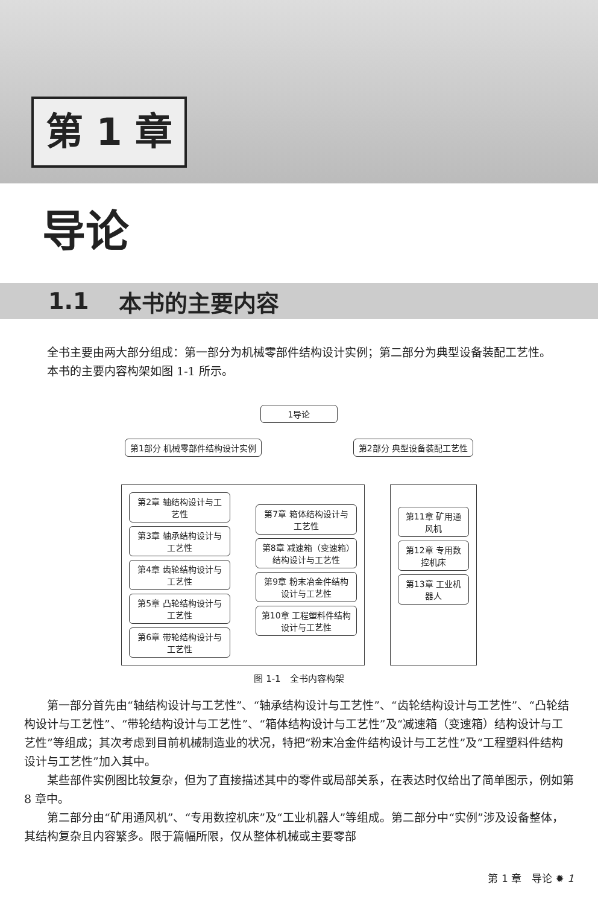第 1 章
导论
1.1 本书的主要内容
全书主要由两大部分组成：第一部分为机械零部件结构设计实例；第二部分为典型设备装配工艺性。
本书的主要内容构架如图 1-1 所示。
1导论
第1部分 机械零部件结构设计实例 第2部分 典型设备装配工艺性
第2章 轴结构设计与工艺性
第3章 轴承结构设计与工艺性
第4章 齿轮结构设计与工艺性
第5章 凸轮结构设计与工艺性
第6章 带轮结构设计与工艺性
第7章 箱体结构设计与工艺性
第8章 减速箱（变速箱）结构设计与工艺性
第9章 粉末冶金件结构设计与工艺性
第10章 工程塑料件结构设计与工艺性
第11章 矿用通风机
第12章 专用数控机床
第13章 工业机器人
图 1-1　全书内容构架
第一部分首先由“轴结构设计与工艺性”、“轴承结构设计与工艺性”、“齿轮结构设计与工艺性”、“凸轮结构设计与工艺性”、“带轮结构设计与工艺性”、“箱体结构设计与工艺性”及“减速箱（变速箱）结构设计与工艺性”等组成；其次考虑到目前机械制造业的状况，特把“粉末冶金件结构设计与工艺性”及“工程塑料件结构设计与工艺性”加入其中。
某些部件实例图比较复杂，但为了直接描述其中的零件或局部关系，在表达时仅给出了简单图示，例如第 8 章中。
第二部分由“矿用通风机”、“专用数控机床”及“工业机器人”等组成。第二部分中“实例”涉及设备整体，其结构复杂且内容繁多。限于篇幅所限，仅从整体机械或主要零部
第 1 章　导论 ✹ 1